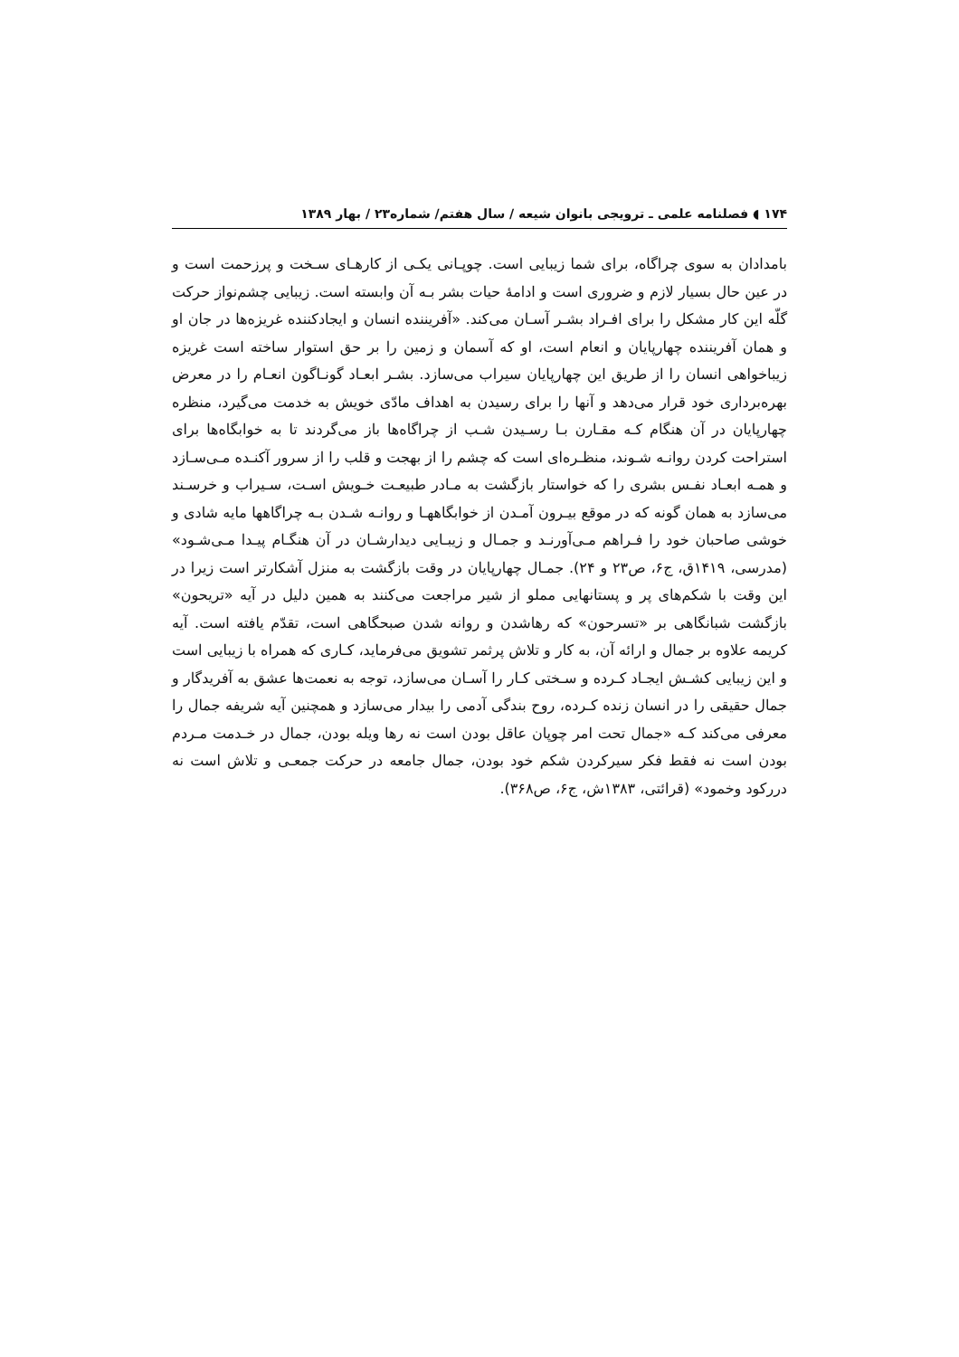۱۷۴ ◖ فصلنامه علمی ـ ترویجی بانوان شیعه / سال هفتم/ شماره۲۳ / بهار ۱۳۸۹
بامدادان به سوی چراگاه، برای شما زیبایی است. چوپـانی یکـی از کارهـای سـخت و پرزحمت است و در عین حال بسیار لازم و ضروری است و ادامهٔ حیات بشر بـه آن وابسته است. زیبایی چشم‌نواز حرکت گلّه این کار مشکل را برای افـراد بشـر آسـان می‌کند. «آفریننده انسان و ایجادکننده غریزه‌ها در جان او و همان آفریننده چهارپایان و انعام است، او که آسمان و زمین را بر حق استوار ساخته است غریزه زیباخواهی انسان را از طریق این چهارپایان سیراب می‌سازد. بشـر ابعـاد گونـاگون انعـام را در معرض بهره‌برداری خود قرار می‌دهد و آنها را برای رسیدن به اهداف مادّی خویش به خدمت می‌گیرد، منظره چهارپایان در آن هنگام کـه مقـارن بـا رسـیدن شـب از چراگاه‌ها باز می‌گردند تا به خوابگاه‌ها برای استراحت کردن روانـه شـوند، منظـره‌ای است که چشم را از بهجت و قلب را از سرور آکنـده مـی‌سـازد و همـه ابعـاد نفـس بشری را که خواستار بازگشت به مـادر طبیعـت خـویش اسـت، سـیراب و خرسـند می‌سازد به همان گونه که در موقع بیـرون آمـدن از خوابگاههـا و روانـه شـدن بـه چراگاهها مایه شادی و خوشی صاحبان خود را فـراهم مـی‌آورنـد و جمـال و زیبـایی دیدارشـان در آن هنگـام پیـدا مـی‌شـود» (مدرسی، ۱۴۱۹ق، ج۶، ص۲۳ و ۲۴). جمـال چهارپایان در وقت بازگشت به منزل آشکارتر است زیرا در این وقت با شکم‌های پر و پستانهایی مملو از شیر مراجعت می‌کنند به همین دلیل در آیه «تریحون» بازگشت شبانگاهی بر «تسرحون» که رهاشدن و روانه شدن صبحگاهی است، تقدّم یافته است. آیه کریمه علاوه بر جمال و ارائه آن، به کار و تلاش پرثمر تشویق می‌فرماید، کـاری که همراه با زیبایی است و این زیبایی کشـش ایجـاد کـرده و سـختی کـار را آسـان می‌سازد، توجه به نعمت‌ها عشق به آفریدگار و جمال حقیقی را در انسان زنده کـرده، روح بندگی آدمی را بیدار می‌سازد و همچنین آیه شریفه جمال را معرفی می‌کند کـه «جمال تحت امر چوپان عاقل بودن است نه رها ویله بودن، جمال در خـدمت مـردم بودن است نه فقط فکر سیرکردن شکم خود بودن، جمال جامعه در حرکت جمعـی و تلاش است نه دررکود وخمود» (قرائتی، ۱۳۸۳ش، ج۶، ص۳۶۸).